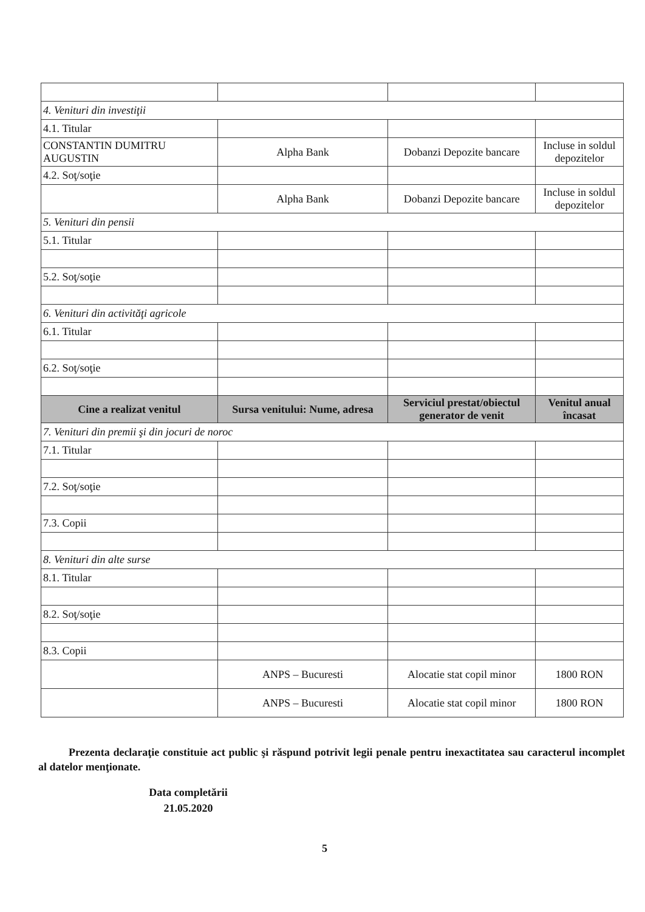| 4. Venituri din investiţii | | | |
| 4.1. Titular | | | |
| CONSTANTIN DUMITRU AUGUSTIN | Alpha Bank | Dobanzi Depozite bancare | Incluse in soldul depozitelor |
| 4.2. Soţ/soţie | | | |
| | Alpha Bank | Dobanzi Depozite bancare | Incluse in soldul depozitelor |
| 5. Venituri din pensii | | | |
| 5.1. Titular | | | |
| 5.2. Soţ/soţie | | | |
| 6. Venituri din activităţi agricole | | | |
| 6.1. Titular | | | |
| 6.2. Soţ/soţie | | | |
| Cine a realizat venitul | Sursa venitului: Nume, adresa | Serviciul prestat/obiectul generator de venit | Venitul anual încasat |
| 7. Venituri din premii şi din jocuri de noroc | | | |
| 7.1. Titular | | | |
| 7.2. Soţ/soţie | | | |
| 7.3. Copii | | | |
| 8. Venituri din alte surse | | | |
| 8.1. Titular | | | |
| 8.2. Soţ/soţie | | | |
| 8.3. Copii | | | |
| | ANPS – Bucuresti | Alocatie stat copil minor | 1800 RON |
| | ANPS – Bucuresti | Alocatie stat copil minor | 1800 RON |
Prezenta declaraţie constituie act public şi răspund potrivit legii penale pentru inexactitatea sau caracterul incomplet al datelor menţionate.
Data completării
21.05.2020
5